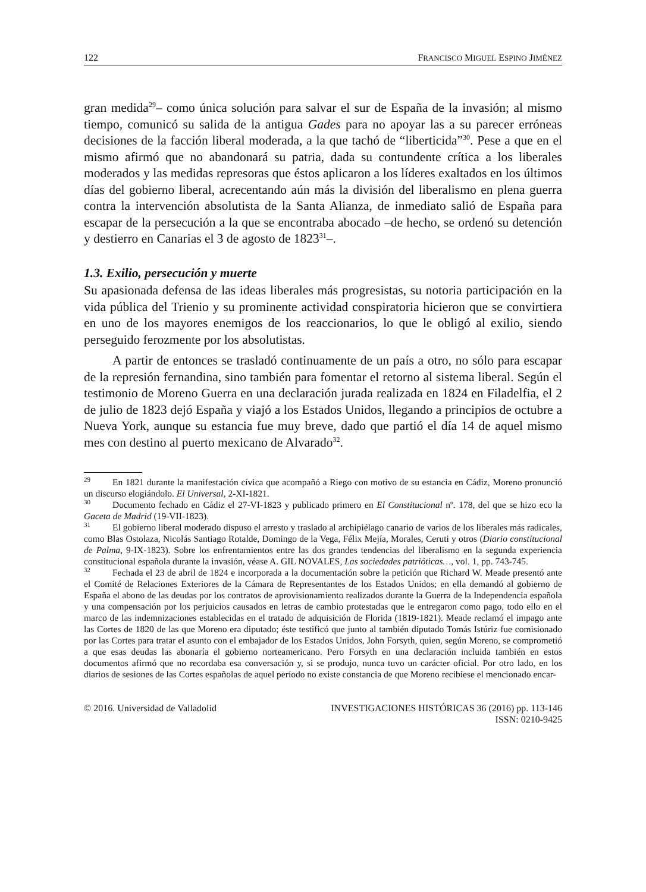122 FRANCISCO MIGUEL ESPINO JIMÉNEZ
gran medida<sup>29</sup>– como única solución para salvar el sur de España de la invasión; al mismo tiempo, comunicó su salida de la antigua Gades para no apoyar las a su parecer erróneas decisiones de la facción liberal moderada, a la que tachó de “liberticida”<sup>30</sup>. Pese a que en el mismo afirmó que no abandonará su patria, dada su contundente crítica a los liberales moderados y las medidas represoras que éstos aplicaron a los líderes exaltados en los últimos días del gobierno liberal, acrecentando aún más la división del liberalismo en plena guerra contra la intervención absolutista de la Santa Alianza, de inmediato salió de España para escapar de la persecución a la que se encontraba abocado –de hecho, se ordenó su detención y destierro en Canarias el 3 de agosto de 1823<sup>31</sup>–.
1.3. Exilio, persecución y muerte
Su apasionada defensa de las ideas liberales más progresistas, su notoria participación en la vida pública del Trienio y su prominente actividad conspiratoria hicieron que se convirtiera en uno de los mayores enemigos de los reaccionarios, lo que le obligó al exilio, siendo perseguido ferozmente por los absolutistas.
A partir de entonces se trasladó continuamente de un país a otro, no sólo para escapar de la represión fernandina, sino también para fomentar el retorno al sistema liberal. Según el testimonio de Moreno Guerra en una declaración jurada realizada en 1824 en Filadelfia, el 2 de julio de 1823 dejó España y viajó a los Estados Unidos, llegando a principios de octubre a Nueva York, aunque su estancia fue muy breve, dado que partió el día 14 de aquel mismo mes con destino al puerto mexicano de Alvarado<sup>32</sup>.
29 En 1821 durante la manifestación cívica que acompañó a Riego con motivo de su estancia en Cádiz, Moreno pronunció un discurso elogiándolo. El Universal, 2-XI-1821.
30 Documento fechado en Cádiz el 27-VI-1823 y publicado primero en El Constitucional nº. 178, del que se hizo eco la Gaceta de Madrid (19-VII-1823).
31 El gobierno liberal moderado dispuso el arresto y traslado al archipiélago canario de varios de los liberales más radicales, como Blas Ostolaza, Nicolás Santiago Rotalde, Domingo de la Vega, Félix Mejía, Morales, Ceruti y otros (Diario constitucional de Palma, 9-IX-1823). Sobre los enfrentamientos entre las dos grandes tendencias del liberalismo en la segunda experiencia constitucional española durante la invasión, véase A. GIL NOVALES, Las sociedades patrióticas…, vol. 1, pp. 743-745.
32 Fechada el 23 de abril de 1824 e incorporada a la documentación sobre la petición que Richard W. Meade presentó ante el Comité de Relaciones Exteriores de la Cámara de Representantes de los Estados Unidos; en ella demandó al gobierno de España el abono de las deudas por los contratos de aprovisionamiento realizados durante la Guerra de la Independencia española y una compensación por los perjuicios causados en letras de cambio protestadas que le entregaron como pago, todo ello en el marco de las indemnizaciones establecidas en el tratado de adquisición de Florida (1819-1821). Meade reclamó el impago ante las Cortes de 1820 de las que Moreno era diputado; éste testificó que junto al también diputado Tomás Istúriz fue comisionado por las Cortes para tratar el asunto con el embajador de los Estados Unidos, John Forsyth, quien, según Moreno, se comprometió a que esas deudas las abonaría el gobierno norteamericano. Pero Forsyth en una declaración incluida también en estos documentos afirmó que no recordaba esa conversación y, si se produjo, nunca tuvo un carácter oficial. Por otro lado, en los diarios de sesiones de las Cortes españolas de aquel período no existe constancia de que Moreno recibiese el mencionado encar-
© 2016. Universidad de Valladolid INVESTIGACIONES HISTÓRICAS 36 (2016) pp. 113-146
ISSN: 0210-9425